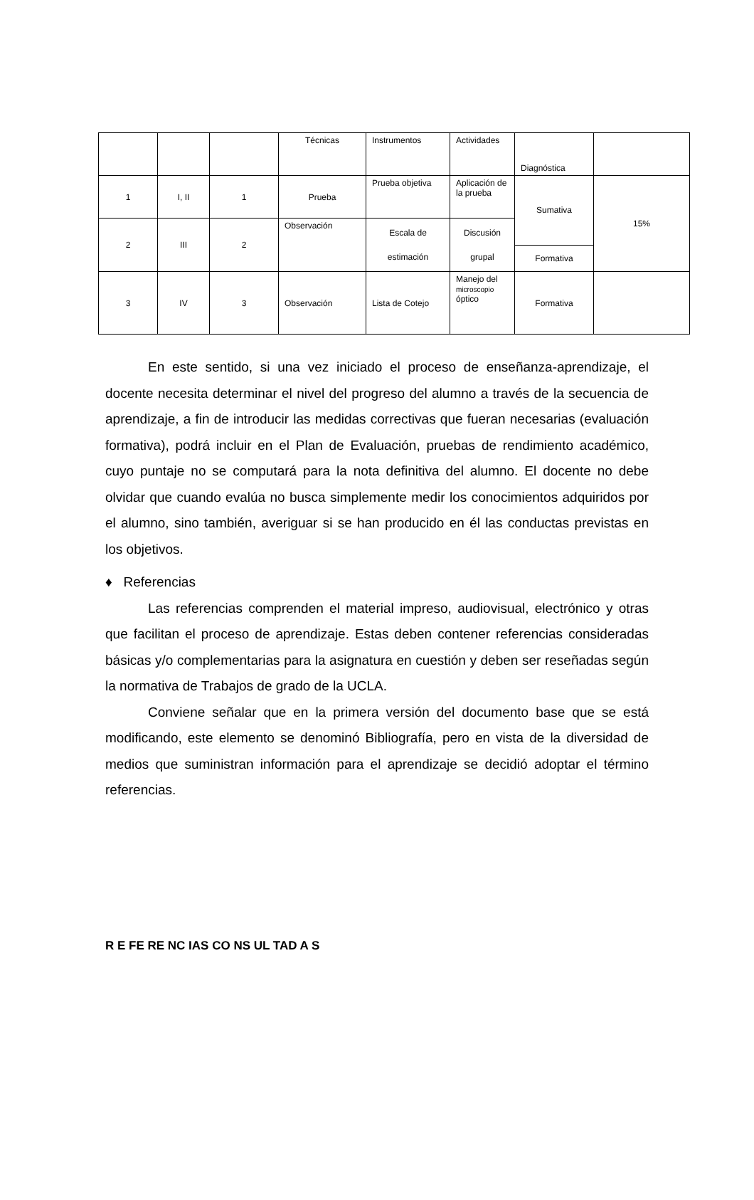| | | | Técnicas | Instrumentos | Actividades | Diagnóstica | |
| 1 | I, II | 1 | Prueba | Prueba objetiva | Aplicación de la prueba | Sumativa | 15% |
| 2 | III | 2 | Observación | Escala de estimación | Discusión grupal | | |
| | | | | | | Formativa | |
| 3 | IV | 3 | Observación | Lista de Cotejo | Manejo del microscopio óptico | Formativa | |
En este sentido, si una vez iniciado el proceso de enseñanza-aprendizaje, el docente necesita determinar el nivel del progreso del alumno a través de la secuencia de aprendizaje, a fin de introducir las medidas correctivas que fueran necesarias (evaluación formativa), podrá incluir en el Plan de Evaluación, pruebas de rendimiento académico, cuyo puntaje no se computará para la nota definitiva del alumno. El docente no debe olvidar que cuando evalúa no busca simplemente medir los conocimientos adquiridos por el alumno, sino también, averiguar si se han producido en él las conductas previstas en los objetivos.
♦ Referencias
Las referencias comprenden el material impreso, audiovisual, electrónico y otras que facilitan el proceso de aprendizaje. Estas deben contener referencias consideradas básicas y/o complementarias para la asignatura en cuestión y deben ser reseñadas según la normativa de Trabajos de grado de la UCLA.
Conviene señalar que en la primera versión del documento base que se está modificando, este elemento se denominó Bibliografía, pero en vista de la diversidad de medios que suministran información para el aprendizaje se decidió adoptar el término referencias.
R E FE RE NC IAS CO NS UL TAD A S